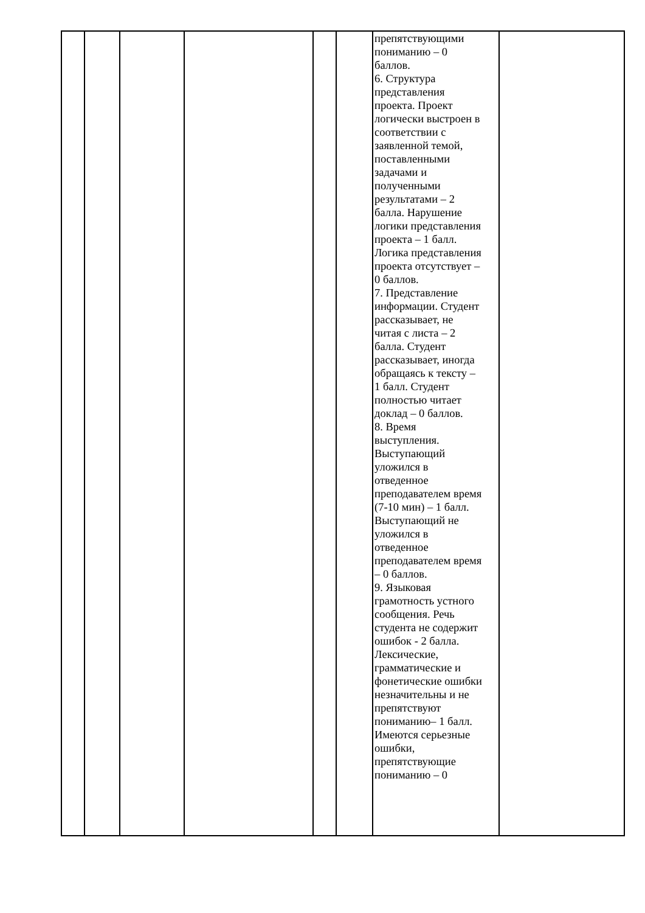| | | | | | | препятствующими пониманию – 0 баллов. 6. Структура представления проекта. Проект логически выстроен в соответствии с заявленной темой, поставленными задачами и полученными результатами – 2 балла. Нарушение логики представления проекта – 1 балл. Логика представления проекта отсутствует – 0 баллов. 7. Представление информации. Студент рассказывает, не читая с листа – 2 балла. Студент рассказывает, иногда обращаясь к тексту – 1 балл. Студент полностью читает доклад – 0 баллов. 8. Время выступления. Выступающий уложился в отведенное преподавателем время (7-10 мин) – 1 балл. Выступающий не уложился в отведенное преподавателем время – 0 баллов. 9. Языковая грамотность устного сообщения. Речь студента не содержит ошибок - 2 балла. Лексические, грамматические и фонетические ошибки незначительны и не препятствуют пониманию– 1 балл. Имеются серьезные ошибки, препятствующие пониманию – 0 | |